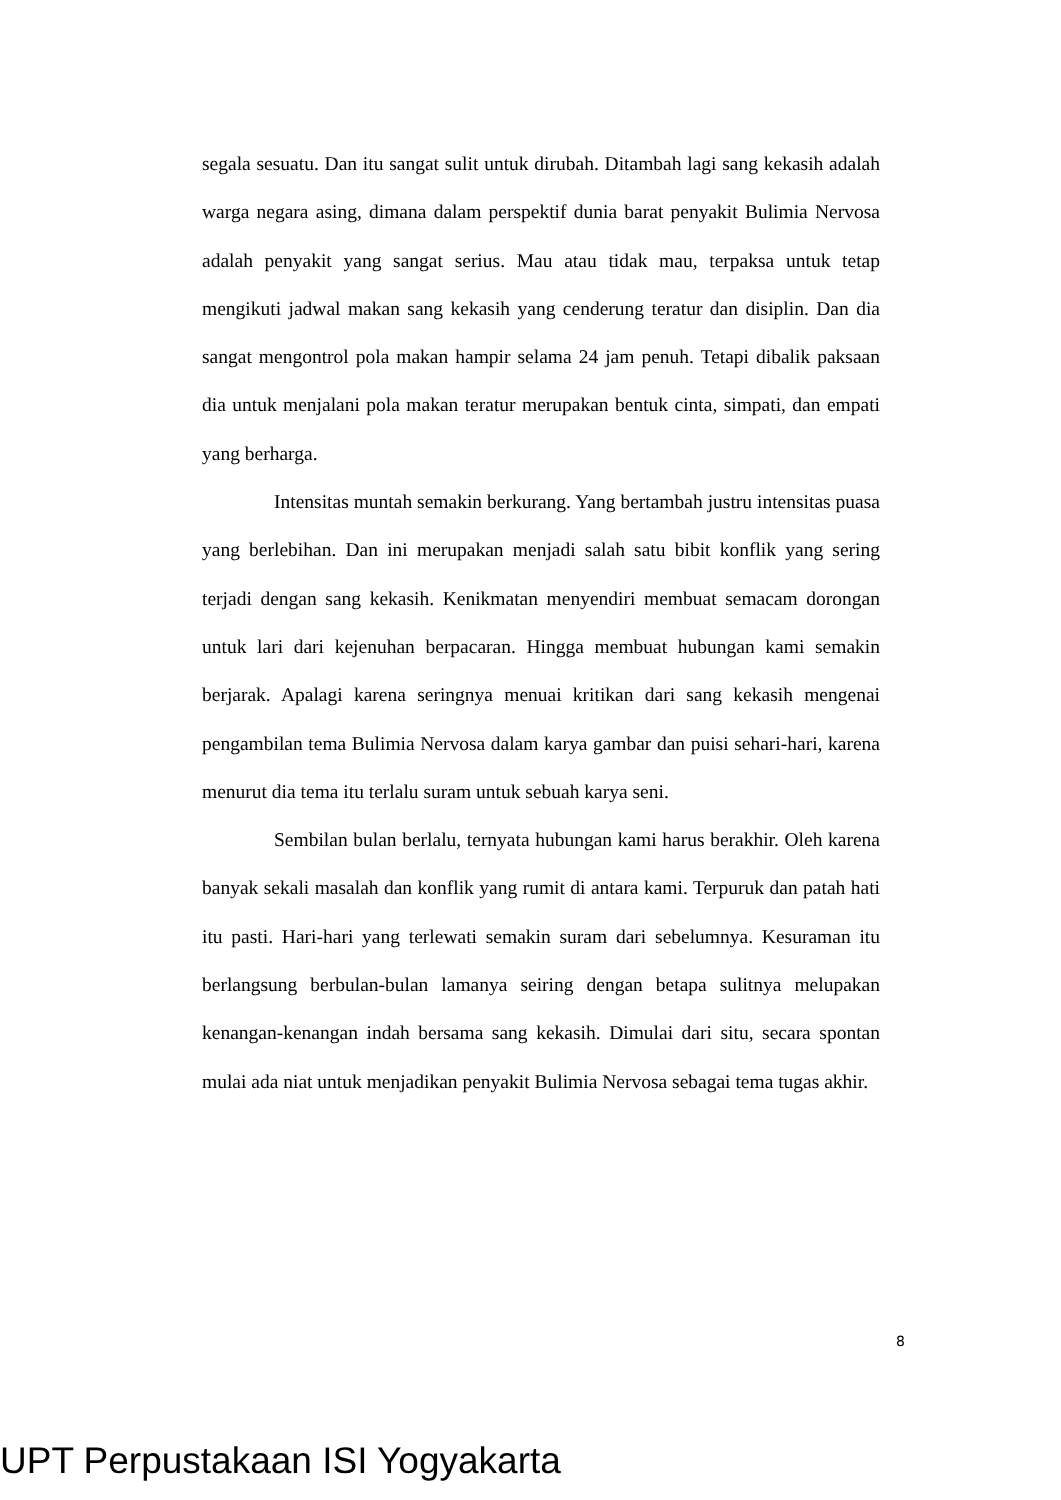segala sesuatu. Dan itu sangat sulit untuk dirubah. Ditambah lagi sang kekasih adalah warga negara asing, dimana dalam perspektif dunia barat penyakit Bulimia Nervosa adalah penyakit yang sangat serius. Mau atau tidak mau, terpaksa untuk tetap mengikuti jadwal makan sang kekasih yang cenderung teratur dan disiplin. Dan dia sangat mengontrol pola makan hampir selama 24 jam penuh. Tetapi dibalik paksaan dia untuk menjalani pola makan teratur merupakan bentuk cinta, simpati, dan empati yang berharga.
Intensitas muntah semakin berkurang. Yang bertambah justru intensitas puasa yang berlebihan. Dan ini merupakan menjadi salah satu bibit konflik yang sering terjadi dengan sang kekasih. Kenikmatan menyendiri membuat semacam dorongan untuk lari dari kejenuhan berpacaran. Hingga membuat hubungan kami semakin berjarak. Apalagi karena seringnya menuai kritikan dari sang kekasih mengenai pengambilan tema Bulimia Nervosa dalam karya gambar dan puisi sehari-hari, karena menurut dia tema itu terlalu suram untuk sebuah karya seni.
Sembilan bulan berlalu, ternyata hubungan kami harus berakhir. Oleh karena banyak sekali masalah dan konflik yang rumit di antara kami. Terpuruk dan patah hati itu pasti. Hari-hari yang terlewati semakin suram dari sebelumnya. Kesuraman itu berlangsung berbulan-bulan lamanya seiring dengan betapa sulitnya melupakan kenangan-kenangan indah bersama sang kekasih. Dimulai dari situ, secara spontan mulai ada niat untuk menjadikan penyakit Bulimia Nervosa sebagai tema tugas akhir.
8
UPT Perpustakaan ISI Yogyakarta